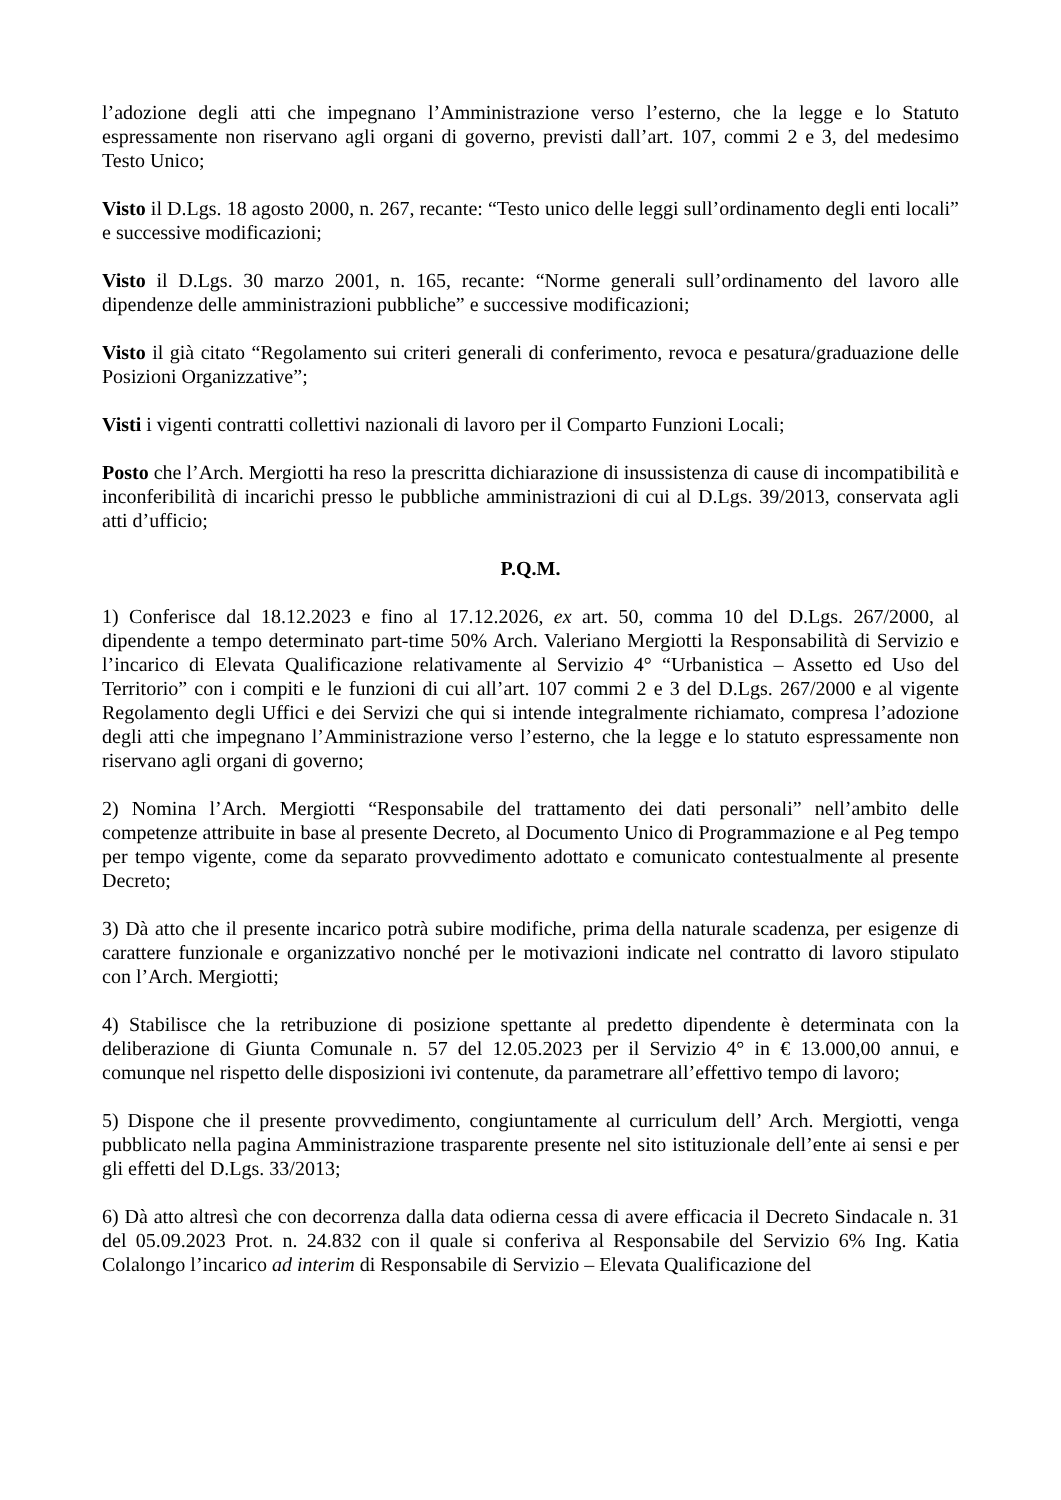l’adozione degli atti che impegnano l’Amministrazione verso l’esterno, che la legge e lo Statuto espressamente non riservano agli organi di governo, previsti dall’art. 107, commi 2 e 3, del medesimo Testo Unico;
Visto il D.Lgs. 18 agosto 2000, n. 267, recante: “Testo unico delle leggi sull’ordinamento degli enti locali” e successive modificazioni;
Visto il D.Lgs. 30 marzo 2001, n. 165, recante: “Norme generali sull’ordinamento del lavoro alle dipendenze delle amministrazioni pubbliche” e successive modificazioni;
Visto il già citato “Regolamento sui criteri generali di conferimento, revoca e pesatura/graduazione delle Posizioni Organizzative”;
Visti i vigenti contratti collettivi nazionali di lavoro per il Comparto Funzioni Locali;
Posto che l’Arch. Mergiotti ha reso la prescritta dichiarazione di insussistenza di cause di incompatibilità e inconferibilità di incarichi presso le pubbliche amministrazioni di cui al D.Lgs. 39/2013, conservata agli atti d’ufficio;
P.Q.M.
1) Conferisce dal 18.12.2023 e fino al 17.12.2026, ex art. 50, comma 10 del D.Lgs. 267/2000, al dipendente a tempo determinato part-time 50% Arch. Valeriano Mergiotti la Responsabilità di Servizio e l’incarico di Elevata Qualificazione relativamente al Servizio 4° “Urbanistica – Assetto ed Uso del Territorio” con i compiti e le funzioni di cui all’art. 107 commi 2 e 3 del D.Lgs. 267/2000 e al vigente Regolamento degli Uffici e dei Servizi che qui si intende integralmente richiamato, compresa l’adozione degli atti che impegnano l’Amministrazione verso l’esterno, che la legge e lo statuto espressamente non riservano agli organi di governo;
2) Nomina l’Arch. Mergiotti “Responsabile del trattamento dei dati personali” nell’ambito delle competenze attribuite in base al presente Decreto, al Documento Unico di Programmazione e al Peg tempo per tempo vigente, come da separato provvedimento adottato e comunicato contestualmente al presente Decreto;
3) Dà atto che il presente incarico potrà subire modifiche, prima della naturale scadenza, per esigenze di carattere funzionale e organizzativo nonché per le motivazioni indicate nel contratto di lavoro stipulato con l’Arch. Mergiotti;
4) Stabilisce che la retribuzione di posizione spettante al predetto dipendente è determinata con la deliberazione di Giunta Comunale n. 57 del 12.05.2023 per il Servizio 4° in € 13.000,00 annui, e comunque nel rispetto delle disposizioni ivi contenute, da parametrare all’effettivo tempo di lavoro;
5) Dispone che il presente provvedimento, congiuntamente al curriculum dell’ Arch. Mergiotti, venga pubblicato nella pagina Amministrazione trasparente presente nel sito istituzionale dell’ente ai sensi e per gli effetti del D.Lgs. 33/2013;
6) Dà atto altresì che con decorrenza dalla data odierna cessa di avere efficacia il Decreto Sindacale n. 31 del 05.09.2023 Prot. n. 24.832 con il quale si conferiva al Responsabile del Servizio 6% Ing. Katia Colalongo l’incarico ad interim di Responsabile di Servizio – Elevata Qualificazione del